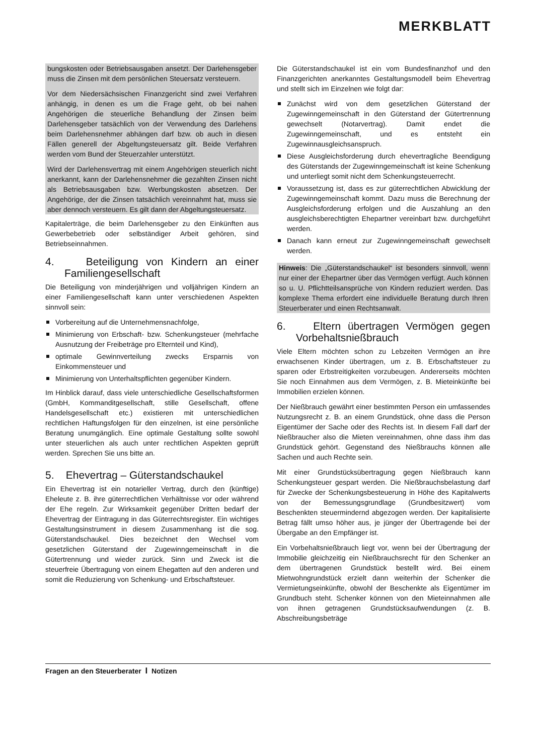MERKBLATT
bungskosten oder Betriebsausgaben ansetzt. Der Darlehensgeber muss die Zinsen mit dem persönlichen Steuersatz versteuern.
Vor dem Niedersächsischen Finanzgericht sind zwei Verfahren anhängig, in denen es um die Frage geht, ob bei nahen Angehörigen die steuerliche Behandlung der Zinsen beim Darlehensgeber tatsächlich von der Verwendung des Darlehens beim Darlehensnehmer abhängen darf bzw. ob auch in diesen Fällen generell der Abgeltungsteuersatz gilt. Beide Verfahren werden vom Bund der Steuerzahler unterstützt.
Wird der Darlehensvertrag mit einem Angehörigen steuerlich nicht anerkannt, kann der Darlehensnehmer die gezahlten Zinsen nicht als Betriebsausgaben bzw. Werbungskosten absetzen. Der Angehörige, der die Zinsen tatsächlich vereinnahmt hat, muss sie aber dennoch versteuern. Es gilt dann der Abgeltungsteuersatz.
Kapitalerträge, die beim Darlehensgeber zu den Einkünften aus Gewerbebetrieb oder selbständiger Arbeit gehören, sind Betriebseinnahmen.
4. Beteiligung von Kindern an einer Familiengesellschaft
Die Beteiligung von minderjährigen und volljährigen Kindern an einer Familiengesellschaft kann unter verschiedenen Aspekten sinnvoll sein:
Vorbereitung auf die Unternehmensnachfolge,
Minimierung von Erbschaft- bzw. Schenkungsteuer (mehrfache Ausnutzung der Freibeträge pro Elternteil und Kind),
optimale Gewinnverteilung zwecks Ersparnis von Einkommensteuer und
Minimierung von Unterhaltspflichten gegenüber Kindern.
Im Hinblick darauf, dass viele unterschiedliche Gesellschaftsformen (GmbH, Kommanditgesellschaft, stille Gesellschaft, offene Handelsgesellschaft etc.) existieren mit unterschiedlichen rechtlichen Haftungsfolgen für den einzelnen, ist eine persönliche Beratung unumgänglich. Eine optimale Gestaltung sollte sowohl unter steuerlichen als auch unter rechtlichen Aspekten geprüft werden. Sprechen Sie uns bitte an.
5. Ehevertrag – Güterstandschaukel
Ein Ehevertrag ist ein notarieller Vertrag, durch den (künftige) Eheleute z. B. ihre güterrechtlichen Verhältnisse vor oder während der Ehe regeln. Zur Wirksamkeit gegenüber Dritten bedarf der Ehevertrag der Eintragung in das Güterrechtsregister. Ein wichtiges Gestaltungsinstrument in diesem Zusammenhang ist die sog. Güterstandschaukel. Dies bezeichnet den Wechsel vom gesetzlichen Güterstand der Zugewinngemeinschaft in die Gütertrennung und wieder zurück. Sinn und Zweck ist die steuerfreie Übertragung von einem Ehegatten auf den anderen und somit die Reduzierung von Schenkung- und Erbschaftsteuer.
Die Güterstandschaukel ist ein vom Bundesfinanzhof und den Finanzgerichten anerkanntes Gestaltungsmodell beim Ehevertrag und stellt sich im Einzelnen wie folgt dar:
Zunächst wird von dem gesetzlichen Güterstand der Zugewinngemeinschaft in den Güterstand der Gütertrennung gewechselt (Notarvertrag). Damit endet die Zugewinngemeinschaft, und es entsteht ein Zugewinnausgleichsanspruch.
Diese Ausgleichsforderung durch ehevertragliche Beendigung des Güterstands der Zugewinngemeinschaft ist keine Schenkung und unterliegt somit nicht dem Schenkungsteuerrecht.
Voraussetzung ist, dass es zur güterrechtlichen Abwicklung der Zugewinngemeinschaft kommt. Dazu muss die Berechnung der Ausgleichsforderung erfolgen und die Auszahlung an den ausgleichsberechtigten Ehepartner vereinbart bzw. durchgeführt werden.
Danach kann erneut zur Zugewinngemeinschaft gewechselt werden.
Hinweis: Die „Güterstandschaukel“ ist besonders sinnvoll, wenn nur einer der Ehepartner über das Vermögen verfügt. Auch können so u. U. Pflichtteilsansprüche von Kindern reduziert werden. Das komplexe Thema erfordert eine individuelle Beratung durch Ihren Steuerberater und einen Rechtsanwalt.
6. Eltern übertragen Vermögen gegen Vorbehaltsnießbrauch
Viele Eltern möchten schon zu Lebzeiten Vermögen an ihre erwachsenen Kinder übertragen, um z. B. Erbschaftsteuer zu sparen oder Erbstreitigkeiten vorzubeugen. Andererseits möchten Sie noch Einnahmen aus dem Vermögen, z. B. Mieteinkünfte bei Immobilien erzielen können.
Der Nießbrauch gewährt einer bestimmten Person ein umfassendes Nutzungsrecht z. B. an einem Grundstück, ohne dass die Person Eigentümer der Sache oder des Rechts ist. In diesem Fall darf der Nießbraucher also die Mieten vereinnahmen, ohne dass ihm das Grundstück gehört. Gegenstand des Nießbrauchs können alle Sachen und auch Rechte sein.
Mit einer Grundstücksübertragung gegen Nießbrauch kann Schenkungsteuer gespart werden. Die Nießbrauchsbelastung darf für Zwecke der Schenkungsbesteuerung in Höhe des Kapitalwerts von der Bemessungsgrundlage (Grundbesitzwert) vom Beschenkten steuermindernd abgezogen werden. Der kapitalisierte Betrag fällt umso höher aus, je jünger der Übertragende bei der Übergabe an den Empfänger ist.
Ein Vorbehaltsnießbrauch liegt vor, wenn bei der Übertragung der Immobilie gleichzeitig ein Nießbrauchsrecht für den Schenker an dem übertragenen Grundstück bestellt wird. Bei einem Mietwohngrundstück erzielt dann weiterhin der Schenker die Vermietungseinkünfte, obwohl der Beschenkte als Eigentümer im Grundbuch steht. Schenker können von den Mieteinnahmen alle von ihnen getragenen Grundstücksaufwendungen (z. B. Abschreibungsbeträge
Fragen an den Steuerberater I Notizen